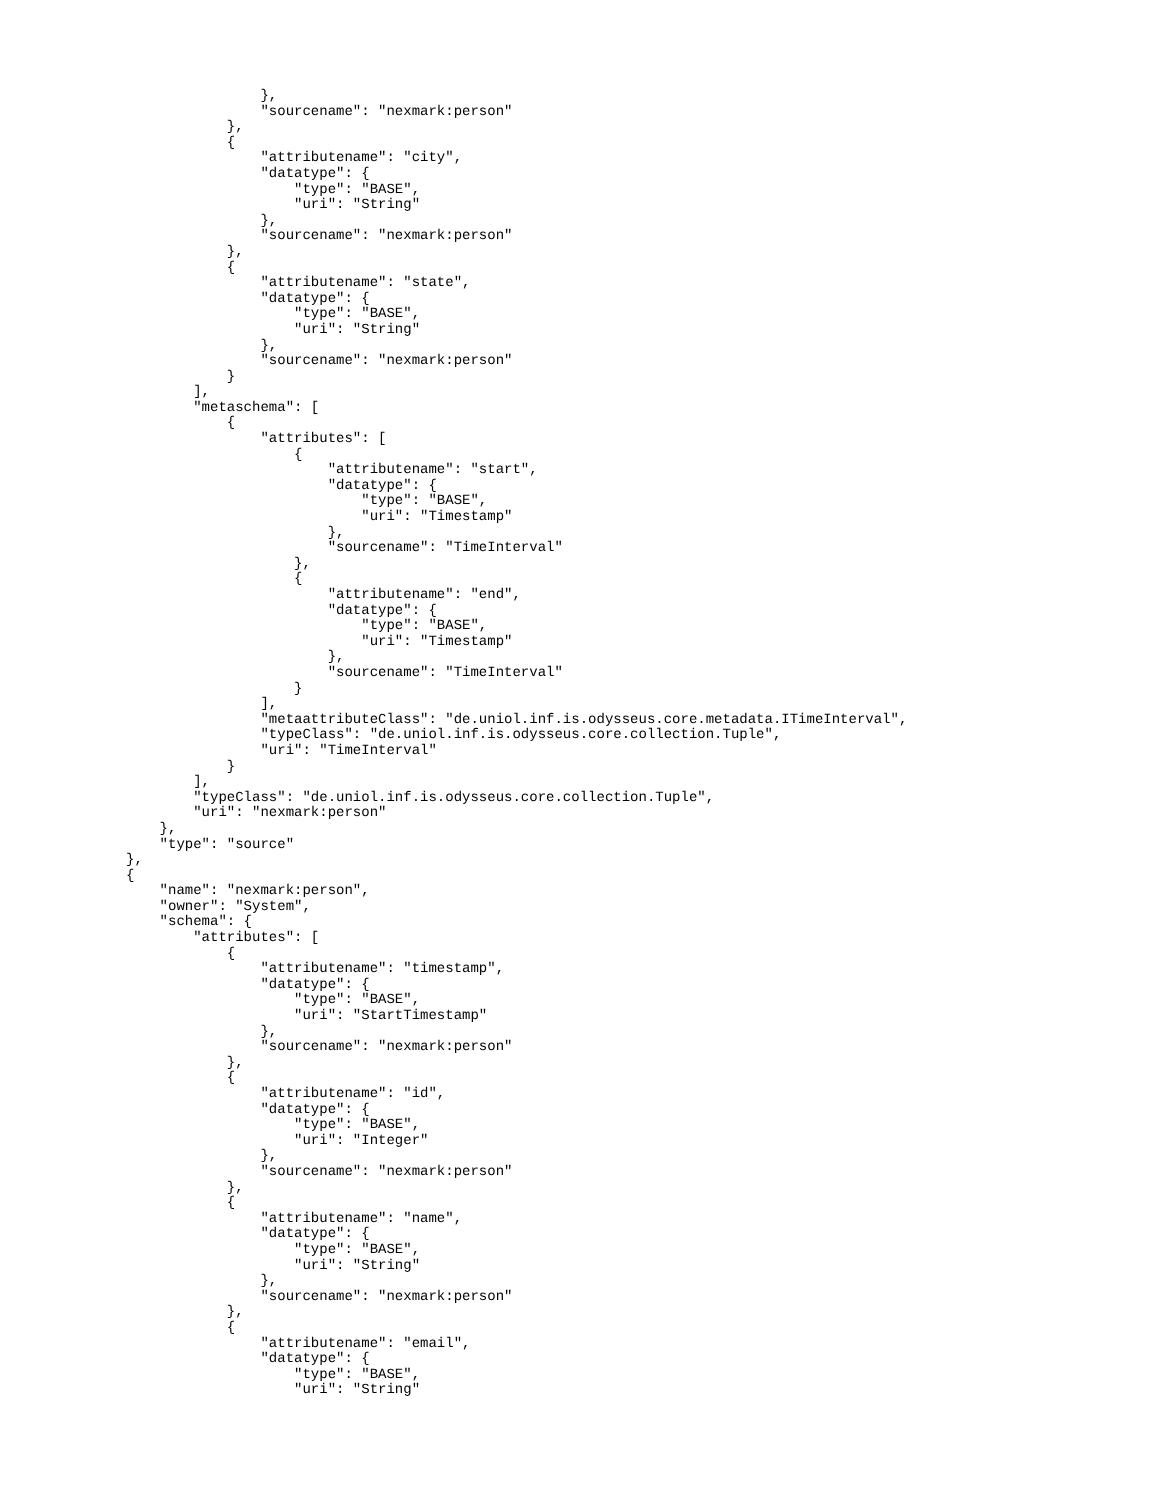},
                "sourcename": "nexmark:person"
            },
            {
                "attributename": "city",
                "datatype": {
                    "type": "BASE",
                    "uri": "String"
                },
                "sourcename": "nexmark:person"
            },
            {
                "attributename": "state",
                "datatype": {
                    "type": "BASE",
                    "uri": "String"
                },
                "sourcename": "nexmark:person"
            }
        ],
        "metaschema": [
            {
                "attributes": [
                    {
                        "attributename": "start",
                        "datatype": {
                            "type": "BASE",
                            "uri": "Timestamp"
                        },
                        "sourcename": "TimeInterval"
                    },
                    {
                        "attributename": "end",
                        "datatype": {
                            "type": "BASE",
                            "uri": "Timestamp"
                        },
                        "sourcename": "TimeInterval"
                    }
                ],
                "metaattributeClass": "de.uniol.inf.is.odysseus.core.metadata.ITimeInterval",
                "typeClass": "de.uniol.inf.is.odysseus.core.collection.Tuple",
                "uri": "TimeInterval"
            }
        ],
        "typeClass": "de.uniol.inf.is.odysseus.core.collection.Tuple",
        "uri": "nexmark:person"
    },
    "type": "source"
},
{
    "name": "nexmark:person",
    "owner": "System",
    "schema": {
        "attributes": [
            {
                "attributename": "timestamp",
                "datatype": {
                    "type": "BASE",
                    "uri": "StartTimestamp"
                },
                "sourcename": "nexmark:person"
            },
            {
                "attributename": "id",
                "datatype": {
                    "type": "BASE",
                    "uri": "Integer"
                },
                "sourcename": "nexmark:person"
            },
            {
                "attributename": "name",
                "datatype": {
                    "type": "BASE",
                    "uri": "String"
                },
                "sourcename": "nexmark:person"
            },
            {
                "attributename": "email",
                "datatype": {
                    "type": "BASE",
                    "uri": "String"